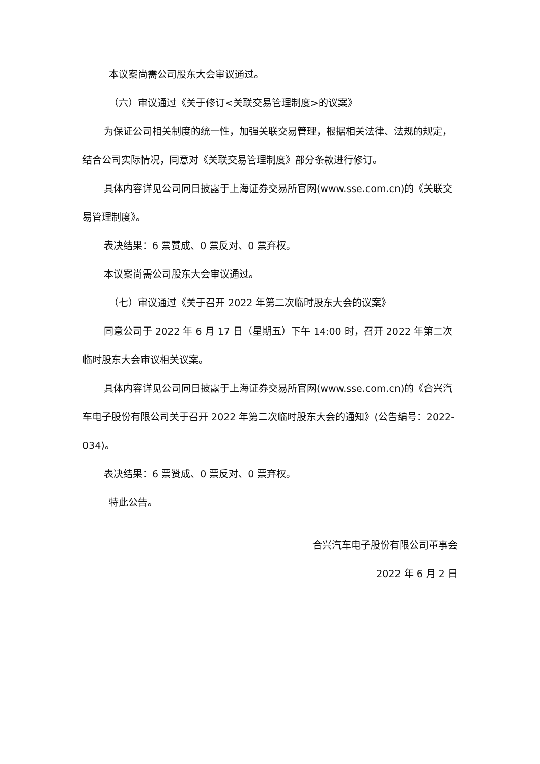本议案尚需公司股东大会审议通过。
（六）审议通过《关于修订<关联交易管理制度>的议案》
为保证公司相关制度的统一性，加强关联交易管理，根据相关法律、法规的规定，结合公司实际情况，同意对《关联交易管理制度》部分条款进行修订。
具体内容详见公司同日披露于上海证券交易所官网(www.sse.com.cn)的《关联交易管理制度》。
表决结果：6 票赞成、0 票反对、0 票弃权。
本议案尚需公司股东大会审议通过。
（七）审议通过《关于召开 2022 年第二次临时股东大会的议案》
同意公司于 2022 年 6 月 17 日（星期五）下午 14:00 时，召开 2022 年第二次临时股东大会审议相关议案。
具体内容详见公司同日披露于上海证券交易所官网(www.sse.com.cn)的《合兴汽车电子股份有限公司关于召开 2022 年第二次临时股东大会的通知》(公告编号：2022-034)。
表决结果：6 票赞成、0 票反对、0 票弃权。
特此公告。
合兴汽车电子股份有限公司董事会
2022 年 6 月 2 日